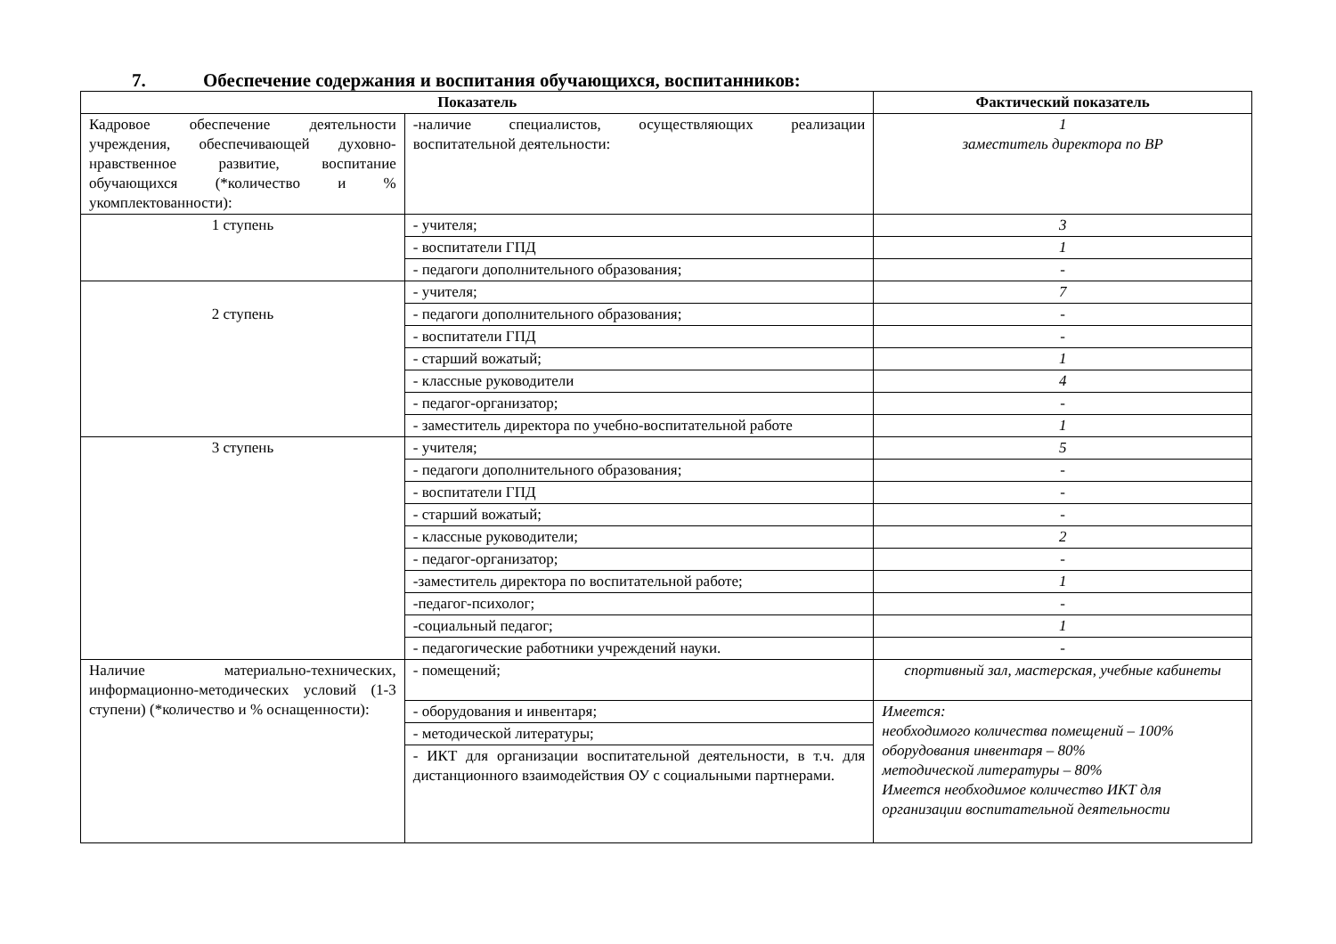7. Обеспечение содержания и воспитания обучающихся, воспитанников:
| Показатель | | Фактический показатель |
| --- | --- | --- |
| Кадровое обеспечение деятельности учреждения, обеспечивающей духовно-нравственное развитие, воспитание обучающихся (*количество и % укомплектованности): | -наличие специалистов, осуществляющих реализации воспитательной деятельности: | 1 заместитель директора по ВР |
| 1 ступень | - учителя; | 3 |
| | - воспитатели ГПД | 1 |
| | - педагоги дополнительного образования; | - |
| 2 ступень | - учителя; | 7 |
| | - педагоги дополнительного образования; | - |
| | - воспитатели ГПД | - |
| | - старший вожатый; | 1 |
| | - классные руководители | 4 |
| | - педагог-организатор; | - |
| | - заместитель директора по учебно-воспитательной работе | 1 |
| 3 ступень | - учителя; | 5 |
| | - педагоги дополнительного образования; | - |
| | - воспитатели ГПД | - |
| | - старший вожатый; | - |
| | - классные руководители; | 2 |
| | - педагог-организатор; | - |
| | -заместитель директора по воспитательной работе; | 1 |
| | -педагог-психолог; | - |
| | -социальный педагог; | 1 |
| | - педагогические работники учреждений науки. | - |
| Наличие материально-технических, информационно-методических условий (1-3 ступени) (*количество и % оснащенности): | - помещений; | спортивный зал, мастерская, учебные кабинеты |
| | - оборудования и инвентаря; | Имеется: необходимого количества помещений – 100% оборудования инвентаря – 80% методической литературы – 80% Имеется необходимое количество ИКТ для организации воспитательной деятельности |
| | - методической литературы; | |
| | - ИКТ для организации воспитательной деятельности, в т.ч. для дистанционного взаимодействия ОУ с социальными партнерами. | |